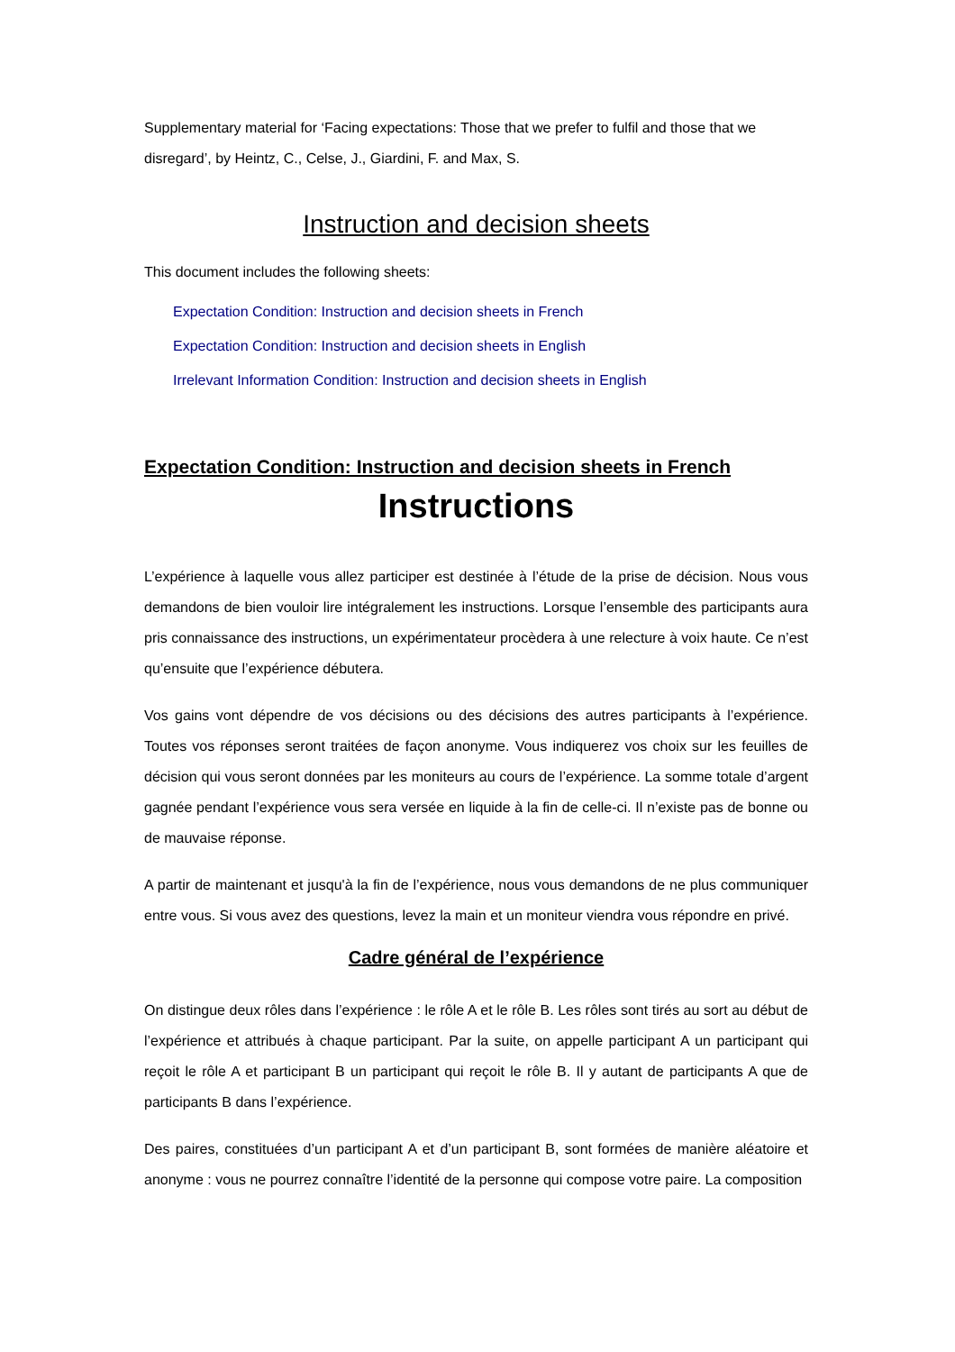Supplementary material for ‘Facing expectations: Those that we prefer to fulfil and those that we disregard’, by Heintz, C., Celse, J., Giardini, F. and Max, S.
Instruction and decision sheets
This document includes the following sheets:
Expectation Condition: Instruction and decision sheets in French
Expectation Condition: Instruction and decision sheets in English
Irrelevant Information Condition: Instruction and decision sheets in English
Expectation Condition: Instruction and decision sheets in French
Instructions
L’expérience à laquelle vous allez participer est destinée à l’étude de la prise de décision. Nous vous demandons de bien vouloir lire intégralement les instructions. Lorsque l’ensemble des participants aura pris connaissance des instructions, un expérimentateur procèdera à une relecture à voix haute. Ce n’est qu’ensuite que l’expérience débutera.
Vos gains vont dépendre de vos décisions ou des décisions des autres participants à l’expérience. Toutes vos réponses seront traitées de façon anonyme. Vous indiquerez vos choix sur les feuilles de décision qui vous seront données par les moniteurs au cours de l’expérience. La somme totale d’argent gagnée pendant l’expérience vous sera versée en liquide à la fin de celle-ci. Il n’existe pas de bonne ou de mauvaise réponse.
A partir de maintenant et jusqu'à la fin de l’expérience, nous vous demandons de ne plus communiquer entre vous. Si vous avez des questions, levez la main et un moniteur viendra vous répondre en privé.
Cadre général de l’expérience
On distingue deux rôles dans l’expérience : le rôle A et le rôle B. Les rôles sont tirés au sort au début de l’expérience et attribués à chaque participant. Par la suite, on appelle participant A un participant qui reçoit le rôle A et participant B un participant qui reçoit le rôle B. Il y autant de participants A que de participants B dans l’expérience.
Des paires, constituées d’un participant A et d’un participant B, sont formées de manière aléatoire et anonyme : vous ne pourrez connaître l’identité de la personne qui compose votre paire. La composition